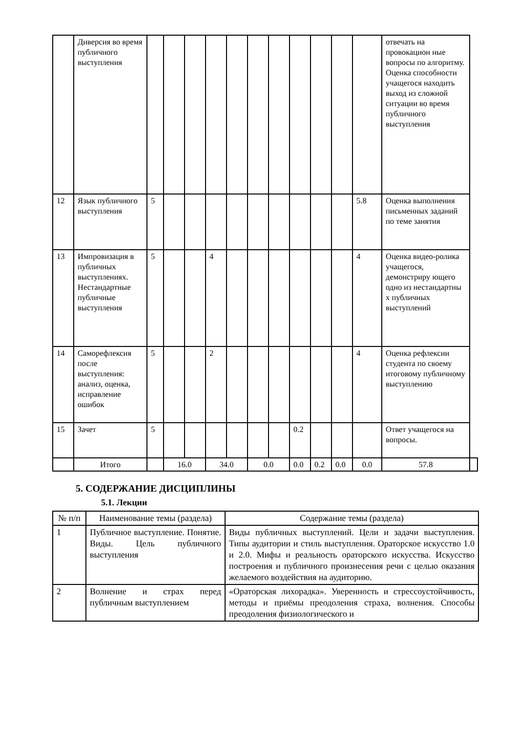| | Диверсия во время публичного выступления | | | | | | | | | | | | отвечать на провокацион ные вопросы по алгоритму. Оценка способности учащегося находить выход из сложной ситуации во время публичного выступления | |
| 12 | Язык публичного выступления | 5 | | | | | | | | | | 5.8 | Оценка выполнения письменных заданий по теме занятия | |
| 13 | Импровизация в публичных выступлениях. Нестандартные публичные выступления | 5 | | | 4 | | | | | | | 4 | Оценка видео-ролика учащегося, демонстриру ющего одно из нестандартны х публичных выступлений | |
| 14 | Саморефлексия после выступления: анализ, оценка, исправление ошибок | 5 | | | 2 | | | | | | | 4 | Оценка рефлексии студента по своему итоговому публичному выступлению | |
| 15 | Зачет | 5 | | | | | | | 0.2 | | | | Ответ учащегося на вопросы. | |
| | Итого | | 16.0 | | 34.0 | | 0.0 | | 0.0 | 0.2 | 0.0 | 0.0 | 57.8 | |
5. СОДЕРЖАНИЕ ДИСЦИПЛИНЫ
5.1. Лекции
| № п/п | Наименование темы (раздела) | Содержание темы (раздела) |
| --- | --- | --- |
| 1 | Публичное выступление. Понятие. Виды. Цель публичного выступления | Виды публичных выступлений. Цели и задачи выступления. Типы аудитории и стиль выступления. Ораторское искусство 1.0 и 2.0. Мифы и реальность ораторского искусства. Искусство построения и публичного произнесения речи с целью оказания желаемого воздействия на аудиторию. |
| 2 | Волнение и страх перед публичным выступлением | «Ораторская лихорадка». Уверенность и стрессоустойчивость, методы и приёмы преодоления страха, волнения. Способы преодоления физиологического и |